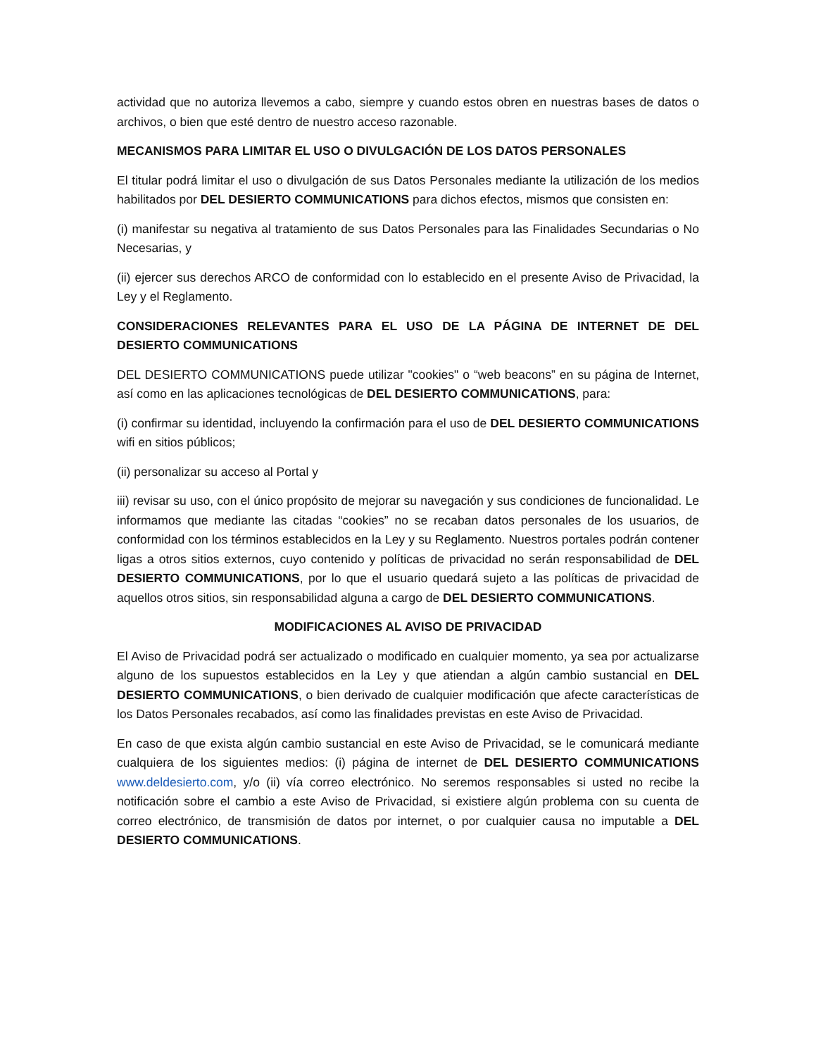actividad que no autoriza llevemos a cabo, siempre y cuando estos obren en nuestras bases de datos o archivos, o bien que esté dentro de nuestro acceso razonable.
MECANISMOS PARA LIMITAR EL USO O DIVULGACIÓN DE LOS DATOS PERSONALES
El titular podrá limitar el uso o divulgación de sus Datos Personales mediante la utilización de los medios habilitados por DEL DESIERTO COMMUNICATIONS para dichos efectos, mismos que consisten en:
(i) manifestar su negativa al tratamiento de sus Datos Personales para las Finalidades Secundarias o No Necesarias, y
(ii) ejercer sus derechos ARCO de conformidad con lo establecido en el presente Aviso de Privacidad, la Ley y el Reglamento.
CONSIDERACIONES RELEVANTES PARA EL USO DE LA PÁGINA DE INTERNET DE DEL DESIERTO COMMUNICATIONS
DEL DESIERTO COMMUNICATIONS puede utilizar "cookies" o “web beacons” en su página de Internet, así como en las aplicaciones tecnológicas de DEL DESIERTO COMMUNICATIONS, para:
(i) confirmar su identidad, incluyendo la confirmación para el uso de DEL DESIERTO COMMUNICATIONS wifi en sitios públicos;
(ii) personalizar su acceso al Portal y
iii) revisar su uso, con el único propósito de mejorar su navegación y sus condiciones de funcionalidad. Le informamos que mediante las citadas “cookies” no se recaban datos personales de los usuarios, de conformidad con los términos establecidos en la Ley y su Reglamento. Nuestros portales podrán contener ligas a otros sitios externos, cuyo contenido y políticas de privacidad no serán responsabilidad de DEL DESIERTO COMMUNICATIONS, por lo que el usuario quedará sujeto a las políticas de privacidad de aquellos otros sitios, sin responsabilidad alguna a cargo de DEL DESIERTO COMMUNICATIONS.
MODIFICACIONES AL AVISO DE PRIVACIDAD
El Aviso de Privacidad podrá ser actualizado o modificado en cualquier momento, ya sea por actualizarse alguno de los supuestos establecidos en la Ley y que atiendan a algún cambio sustancial en DEL DESIERTO COMMUNICATIONS, o bien derivado de cualquier modificación que afecte características de los Datos Personales recabados, así como las finalidades previstas en este Aviso de Privacidad.
En caso de que exista algún cambio sustancial en este Aviso de Privacidad, se le comunicará mediante cualquiera de los siguientes medios: (i) página de internet de DEL DESIERTO COMMUNICATIONS www.deldesierto.com, y/o (ii) vía correo electrónico. No seremos responsables si usted no recibe la notificación sobre el cambio a este Aviso de Privacidad, si existiere algún problema con su cuenta de correo electrónico, de transmisión de datos por internet, o por cualquier causa no imputable a DEL DESIERTO COMMUNICATIONS.